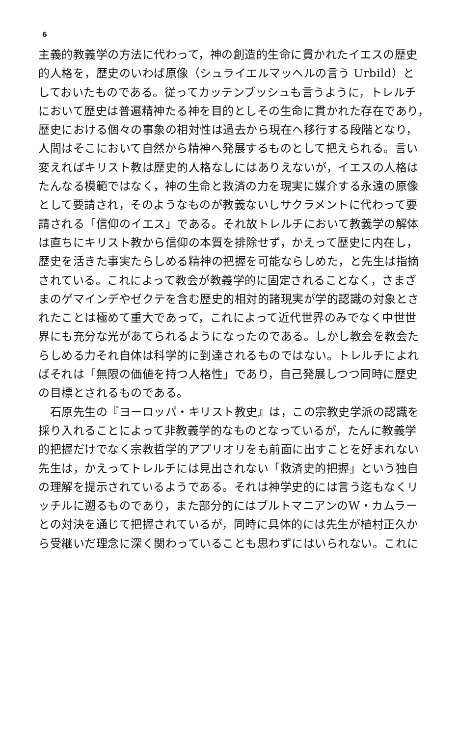6
主義的教義学の方法に代わって，神の創造的生命に貫かれたイエスの歴史
的人格を，歴史のいわば原像（シュライエルマッヘルの言う Urbild）と
しておいたものである。従ってカッテンブッシュも言うように，トレルチ
において歴史は普遍精神たる神を目的としその生命に貫かれた存在であり，
歴史における個々の事象の相対性は過去から現在へ移行する段階となり，
人間はそこにおいて自然から精神へ発展するものとして把えられる。言い
変えればキリスト教は歴史的人格なしにはありえないが，イエスの人格は
たんなる模範ではなく，神の生命と救済の力を現実に媒介する永遠の原像
として要請され，そのようなものが教義ないしサクラメントに代わって要
請される「信仰のイエス」である。それ故トレルチにおいて教義学の解体
は直ちにキリスト教から信仰の本質を排除せず，かえって歴史に内在し，
歴史を活きた事実たらしめる精神の把握を可能ならしめた，と先生は指摘
されている。これによって教会が教義学的に固定されることなく，さまざ
まのゲマインデやゼクテを含む歴史的相対的諸現実が学的認識の対象とさ
れたことは極めて重大であって，これによって近代世界のみでなく中世世
界にも充分な光があてられるようになったのである。しかし教会を教会た
らしめる力それ自体は科学的に到達されるものではない。トレルチによれ
ばそれは「無限の価値を持つ人格性」であり，自己発展しつつ同時に歴史
の目標とされるものである。
　石原先生の『ヨーロッパ・キリスト教史』は，この宗教史学派の認識を
採り入れることによって非教義学的なものとなっているが，たんに教義学
的把握だけでなく宗教哲学的アプリオリをも前面に出すことを好まれない
先生は，かえってトレルチには見出されない「救済史的把握」という独自
の理解を提示されているようである。それは神学史的には言う迄もなくリ
ッチルに遡るものであり，また部分的にはブルトマニアンのW・カムラー
との対決を通じて把握されているが，同時に具体的には先生が植村正久か
ら受継いだ理念に深く関わっていることも思わずにはいられない。これに